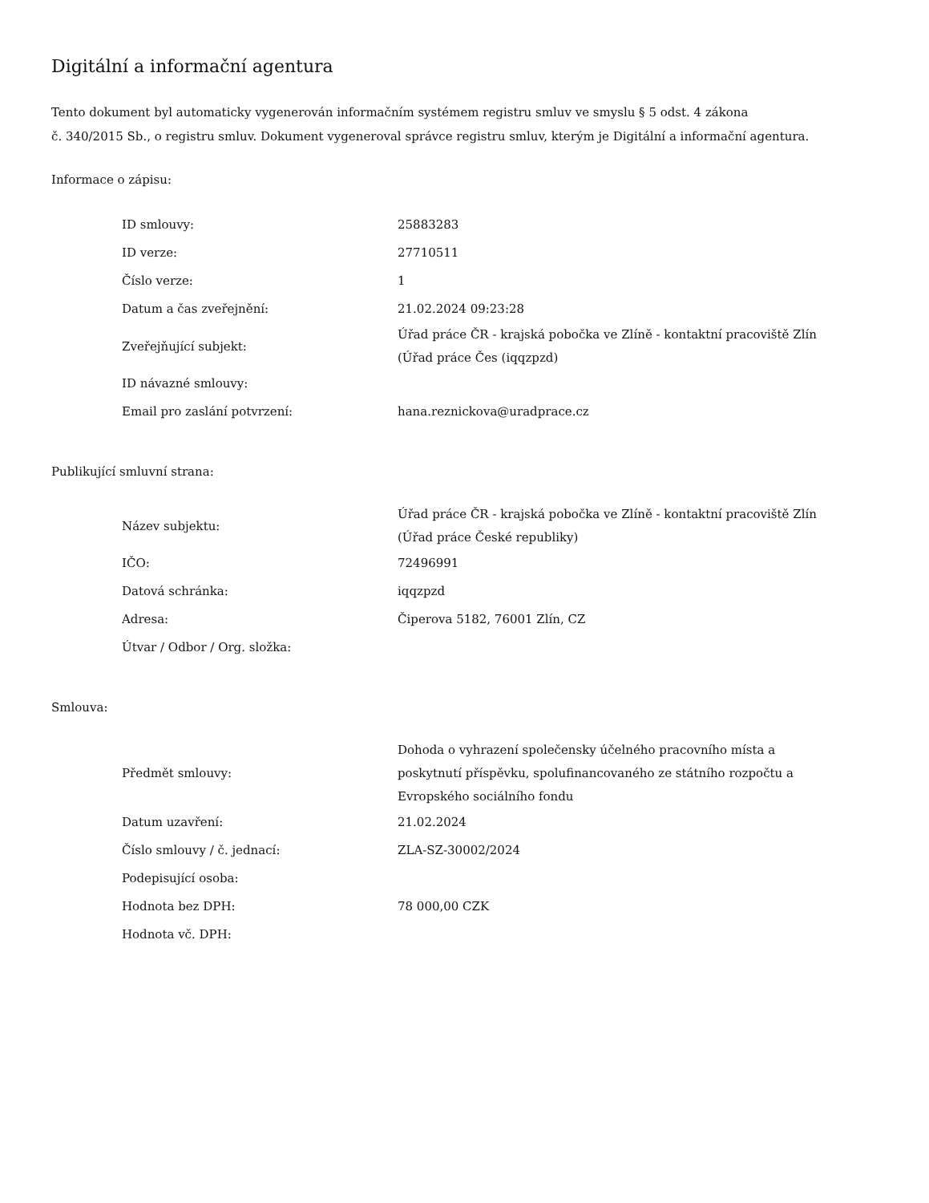Digitální a informační agentura
Tento dokument byl automaticky vygenerován informačním systémem registru smluv ve smyslu § 5 odst. 4 zákona
č. 340/2015 Sb., o registru smluv. Dokument vygeneroval správce registru smluv, kterým je Digitální a informační agentura.
Informace o zápisu:
| ID smlouvy: | 25883283 |
| ID verze: | 27710511 |
| Číslo verze: | 1 |
| Datum a čas zveřejnění: | 21.02.2024 09:23:28 |
| Zveřejňující subjekt: | Úřad práce ČR - krajská pobočka ve Zlíně - kontaktní pracoviště Zlín (Úřad práce Čes (iqqzpzd) |
| ID návazné smlouvy: | |
| Email pro zaslání potvrzení: | hana.reznickova@uradprace.cz |
Publikující smluvní strana:
| Název subjektu: | Úřad práce ČR - krajská pobočka ve Zlíně - kontaktní pracoviště Zlín (Úřad práce České republiky) |
| IČO: | 72496991 |
| Datová schránka: | iqqzpzd |
| Adresa: | Čiperova 5182, 76001 Zlín, CZ |
| Útvar / Odbor / Org. složka: | |
Smlouva:
| Předmět smlouvy: | Dohoda o vyhrazení společensky účelného pracovního místa a poskytnutí příspěvku, spolufinancovaného ze státního rozpočtu a Evropského sociálního fondu |
| Datum uzavření: | 21.02.2024 |
| Číslo smlouvy / č. jednací: | ZLA-SZ-30002/2024 |
| Podepisující osoba: | |
| Hodnota bez DPH: | 78 000,00 CZK |
| Hodnota vč. DPH: | |